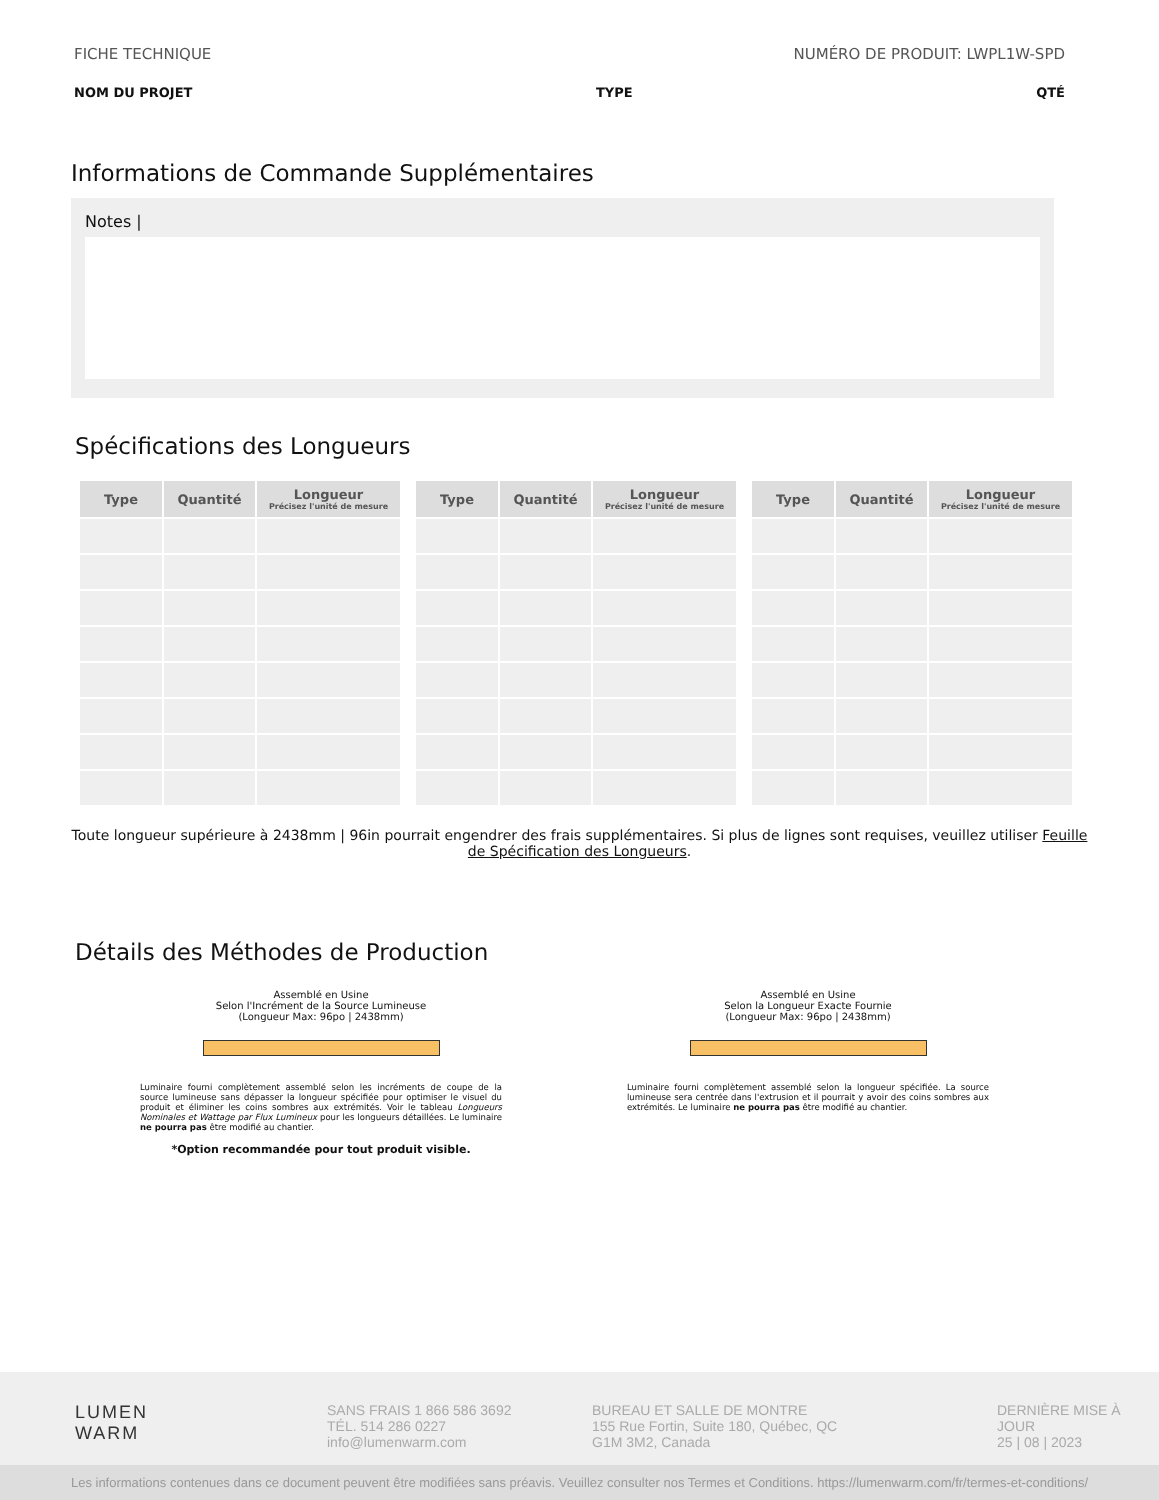FICHE TECHNIQUE NUMÉRO DE PRODUIT: LWPL1W-SPD
NOM DU PROJET TYPE QTÉ
Informations de Commande Supplémentaires
Notes |
Spécifications des Longueurs
| Type | Quantité | Longueur Précisez l'unité de mesure |
| --- | --- | --- |
| Type | Quantité | Longueur Précisez l'unité de mesure |
| --- | --- | --- |
| Type | Quantité | Longueur Précisez l'unité de mesure |
| --- | --- | --- |
Toute longueur supérieure à 2438mm | 96in pourrait engendrer des frais supplémentaires. Si plus de lignes sont requises, veuillez utiliser Feuille de Spécification des Longueurs.
Détails des Méthodes de Production
Assemblé en Usine
Selon l'Incrément de la Source Lumineuse
(Longueur Max: 96po | 2438mm)
Luminaire fourni complètement assemblé selon les incréments de coupe de la source lumineuse sans dépasser la longueur spécifiée pour optimiser le visuel du produit et éliminer les coins sombres aux extrémités. Voir le tableau Longueurs Nominales et Wattage par Flux Lumineux pour les longueurs détaillées. Le luminaire ne pourra pas être modifié au chantier.
*Option recommandée pour tout produit visible.
Assemblé en Usine
Selon la Longueur Exacte Fournie
(Longueur Max: 96po | 2438mm)
Luminaire fourni complètement assemblé selon la longueur spécifiée. La source lumineuse sera centrée dans l'extrusion et il pourrait y avoir des coins sombres aux extrémités. Le luminaire ne pourra pas être modifié au chantier.
LUMEN
WARM
SANS FRAIS 1 866 586 3692
TÉL. 514 286 0227
info@lumenwarm.com
BUREAU ET SALLE DE MONTRE
155 Rue Fortin, Suite 180, Québec, QC
G1M 3M2, Canada
DERNIÈRE MISE À
JOUR
25 | 08 | 2023
Les informations contenues dans ce document peuvent être modifiées sans préavis. Veuillez consulter nos Termes et Conditions. https://lumenwarm.com/fr/termes-et-conditions/